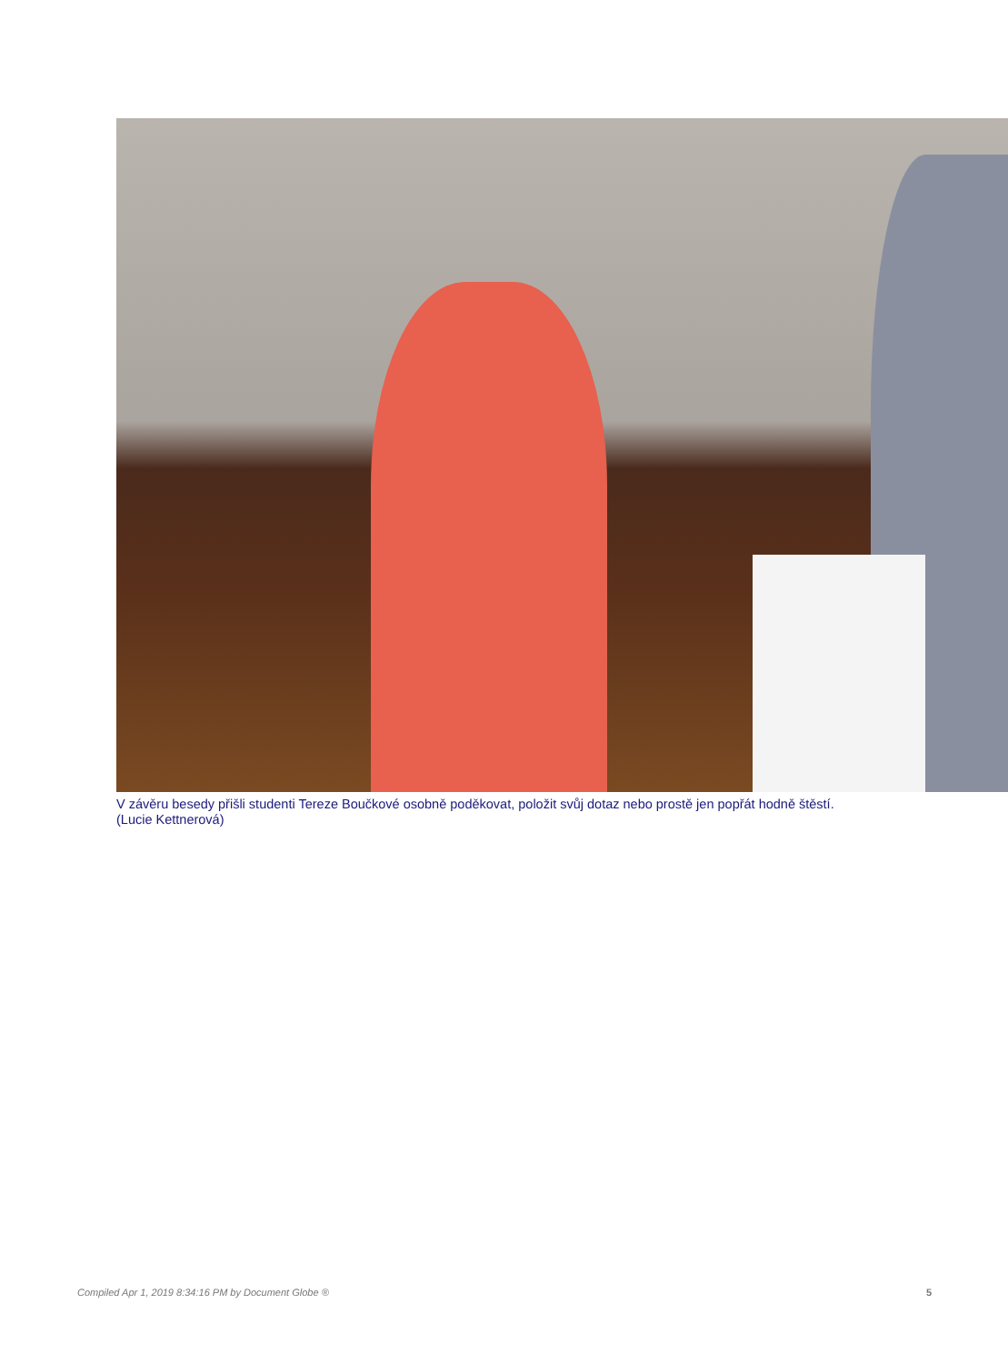V závěru besedy přišli studenti Tereze Boučkové osobně poděkovat, položit svůj dotaz nebo prostě jen popřát hodně štěstí.
(Lucie Kettnerová)
Compiled Apr 1, 2019 8:34:16 PM by Document Globe ® 5